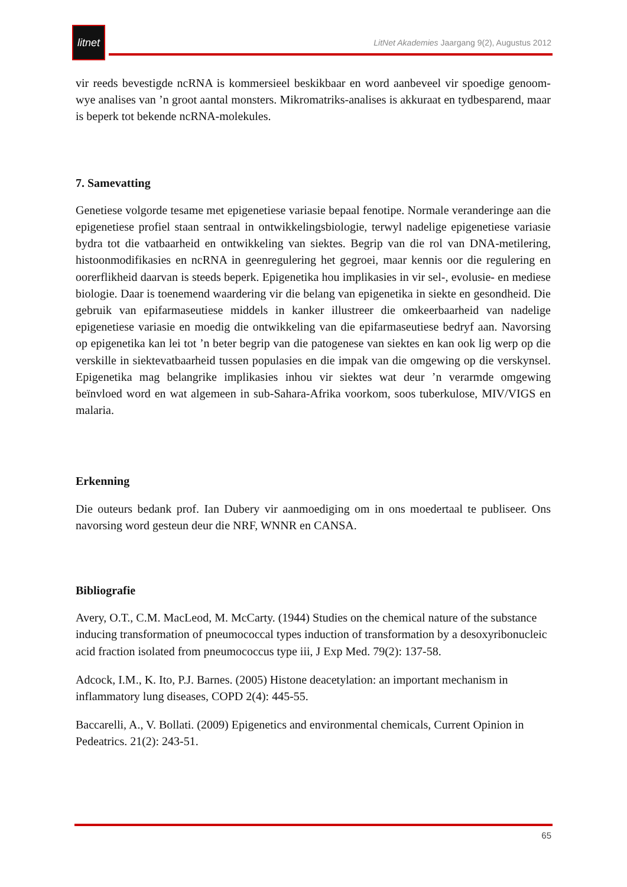litnet
LitNet Akademies Jaargang 9(2), Augustus 2012
vir reeds bevestigde ncRNA is kommersieel beskikbaar en word aanbeveel vir spoedige genoom-wye analises van ’n groot aantal monsters. Mikromatriks-analises is akkuraat en tydbesparend, maar is beperk tot bekende ncRNA-molekules.
7. Samevatting
Genetiese volgorde tesame met epigenetiese variasie bepaal fenotipe. Normale veranderinge aan die epigenetiese profiel staan sentraal in ontwikkelingsbiologie, terwyl nadelige epigenetiese variasie bydra tot die vatbaarheid en ontwikkeling van siektes. Begrip van die rol van DNA-metilering, histoonmodifikasies en ncRNA in geenregulering het gegroei, maar kennis oor die regulering en oorerflikheid daarvan is steeds beperk. Epigenetika hou implikasies in vir sel-, evolusie- en mediese biologie. Daar is toenemend waardering vir die belang van epigenetika in siekte en gesondheid. Die gebruik van epifarmaseutiese middels in kanker illustreer die omkeerbaarheid van nadelige epigenetiese variasie en moedig die ontwikkeling van die epifarmaseutiese bedryf aan. Navorsing op epigenetika kan lei tot ’n beter begrip van die patogenese van siektes en kan ook lig werp op die verskille in siektevatbaarheid tussen populasies en die impak van die omgewing op die verskynsel. Epigenetika mag belangrike implikasies inhou vir siektes wat deur ’n verarmde omgewing beïnvloed word en wat algemeen in sub-Sahara-Afrika voorkom, soos tuberkulose, MIV/VIGS en malaria.
Erkenning
Die outeurs bedank prof. Ian Dubery vir aanmoediging om in ons moedertaal te publiseer. Ons navorsing word gesteun deur die NRF, WNNR en CANSA.
Bibliografie
Avery, O.T., C.M. MacLeod, M. McCarty. (1944) Studies on the chemical nature of the substance inducing transformation of pneumococcal types induction of transformation by a desoxyribonucleic acid fraction isolated from pneumococcus type iii, J Exp Med. 79(2): 137-58.
Adcock, I.M., K. Ito, P.J. Barnes. (2005) Histone deacetylation: an important mechanism in inflammatory lung diseases, COPD 2(4): 445-55.
Baccarelli, A., V. Bollati. (2009) Epigenetics and environmental chemicals, Current Opinion in Pedeatrics. 21(2): 243-51.
65